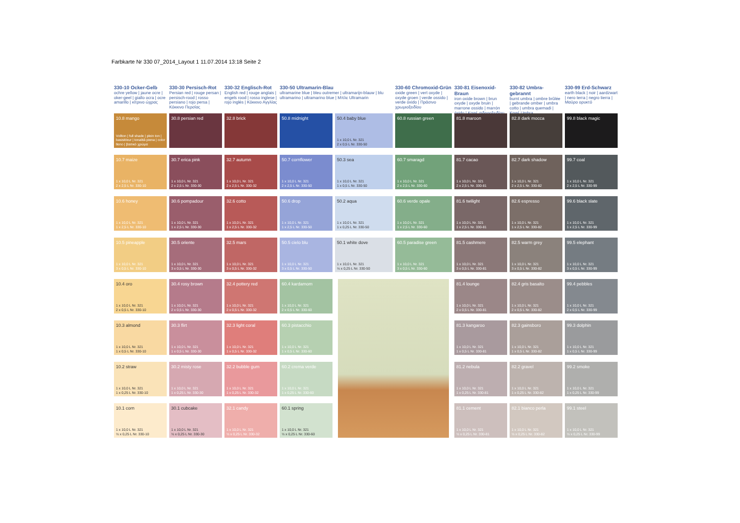Farbkarte Nr 330 07_2014_Layout 1 11.07.2014 13:18 Seite 2
330-10 Ocker-Gelb
ochre yellow | jaune ocre | oker-geel | giallo ocra | ocre amarillo | κίτρινο ώχρας
330-30 Persisch-Rot
Persian red | rouge persan | persisch-rood | rosso persiano | rojo persa | Κόκκινο Περσίας
330-32 Englisch-Rot
English red | rouge anglais | engels rood | rosso inglese | rojo inglés | Κόκκινο Αγγλίας
330-50 Ultramarin-Blau
ultramarine blue | bleu outremer | ultramarijn-blauw | blu ultramarino | ultramarino blue | Μπλε Ultramarin
330-60 Chromoxid-Grün
oxide green | vert oxyde | oxyde groen | verde ossido | verde óxido | Πράσινο χρωμιοξειδίου
330-81 Eisenoxid-Braun
iron oxide brown | brun oxyde | oxyde bruin | marrone ossido | marrón óxido | Καφέ σιδηροξειδίου
330-82 Umbra-gebrannt
burnt umbra | ombre brûlée | gebrande omber | umbra cotto | umbra quemadi | Καφέ Umbra
330-99 Erd-Schwarz
earth black | noir | aardzwart | nero terra | negro tierra | Μαύρο ορυκτό
10.8 mango
Vollton | full shade | plein ton | basiskleur | tonalità piena | color lleno | βασικό χρώμα
30.8 persian red
32.8 brick
50.8 midnight
50.4 baby blue
1 x 10,0 L Nr. 321
2 x 0,5 L Nr. 330-50
60.8 russian green
81.8 maroon
82.8 dark mocca
99.8 black magic
10.7 maize
1 x 10,0 L Nr. 321
2 x 2,5 L Nr. 330-10
30.7 erica pink
1 x 10,0 L Nr. 321
2 x 2,5 L Nr. 330-30
32.7 autumn
1 x 10,0 L Nr. 321
2 x 2,5 L Nr. 330-32
50.7 cornflower
1 x 10,0 L Nr. 321
2 x 2,5 L Nr. 330-50
50.3 sea
1 x 10,0 L Nr. 321
1 x 0,5 L Nr. 330-50
60.7 smaragd
1 x 10,0 L Nr. 321
2 x 2,5 L Nr. 330-60
81.7 cacao
1 x 10,0 L Nr. 321
2 x 2,5 L Nr. 330-81
82.7 dark shadow
1 x 10,0 L Nr. 321
2 x 2,5 L Nr. 330-82
99.7 coal
1 x 10,0 L Nr. 321
2 x 2,5 L Nr. 330-99
10.6 honey
1 x 10,0 L Nr. 321
1 x 2,5 L Nr. 330-10
30.6 pompadour
1 x 10,0 L Nr. 321
1 x 2,5 L Nr. 330-30
32.6 cotto
1 x 10,0 L Nr. 321
1 x 2,5 L Nr. 330-32
50.6 drop
1 x 10,0 L Nr. 321
1 x 2,5 L Nr. 330-50
50.2 aqua
1 x 10,0 L Nr. 321
1 x 0,25 L Nr. 330-50
60.6 verde opale
1 x 10,0 L Nr. 321
1 x 2,5 L Nr. 330-60
81.6 twilight
1 x 10,0 L Nr. 321
1 x 2,5 L Nr. 330-81
82.6 espresso
1 x 10,0 L Nr. 321
1 x 2,5 L Nr. 330-82
99.6 black slate
1 x 10,0 L Nr. 321
1 x 2,5 L Nr. 330-99
10.5 pineapple
1 x 10,0 L Nr. 321
3 x 0,5 L Nr. 330-10
30.5 oriente
1 x 10,0 L Nr. 321
3 x 0,5 L Nr. 330-30
32.5 mars
1 x 10,0 L Nr. 321
3 x 0,5 L Nr. 330-32
50.5 cielo blu
1 x 10,0 L Nr. 321
3 x 0,5 L Nr. 330-50
50.1 white dove
1 x 10,0 L Nr. 321
½ x 0,25 L Nr. 330-50
60.5 paradise green
1 x 10,0 L Nr. 321
3 x 0,5 L Nr. 330-60
81.5 cashmere
1 x 10,0 L Nr. 321
3 x 0,5 L Nr. 330-81
82.5 warm grey
1 x 10,0 L Nr. 321
3 x 0,5 L Nr. 330-82
99.5 elephant
1 x 10,0 L Nr. 321
3 x 0,5 L Nr. 330-99
10.4 oro
1 x 10,0 L Nr. 321
2 x 0,5 L Nr. 330-10
30.4 rosy brown
1 x 10,0 L Nr. 321
2 x 0,5 L Nr. 330-30
32.4 pottery red
1 x 10,0 L Nr. 321
2 x 0,5 L Nr. 330-32
60.4 kardamom
1 x 10,0 L Nr. 321
2 x 0,5 L Nr. 330-60
81.4 lounge
1 x 10,0 L Nr. 321
2 x 0,5 L Nr. 330-81
82.4 gris basalto
1 x 10,0 L Nr. 321
2 x 0,5 L Nr. 330-82
99.4 pebbles
1 x 10,0 L Nr. 321
2 x 0,5 L Nr. 330-99
10.3 almond
1 x 10,0 L Nr. 321
1 x 0,5 L Nr. 330-10
30.3 flirt
1 x 10,0 L Nr. 321
1 x 0,5 L Nr. 330-30
32.3 light coral
1 x 10,0 L Nr. 321
1 x 0,5 L Nr. 330-32
60.3 pistacchio
1 x 10,0 L Nr. 321
1 x 0,5 L Nr. 330-60
81.3 kangaroo
1 x 10,0 L Nr. 321
1 x 0,5 L Nr. 330-81
82.3 gainsboro
1 x 10,0 L Nr. 321
1 x 0,5 L Nr. 330-82
99.3 dolphin
1 x 10,0 L Nr. 321
1 x 0,5 L Nr. 330-99
10.2 straw
1 x 10,0 L Nr. 321
1 x 0,25 L Nr. 330-10
30.2 misty rose
1 x 10,0 L Nr. 321
1 x 0,25 L Nr. 330-30
32.2 bubble gum
1 x 10,0 L Nr. 321
1 x 0,25 L Nr. 330-32
60.2 crema verde
1 x 10,0 L Nr. 321
1 x 0,25 L Nr. 330-60
81.2 nebula
1 x 10,0 L Nr. 321
1 x 0,25 L Nr. 330-81
82.2 gravel
1 x 10,0 L Nr. 321
1 x 0,25 L Nr. 330-82
99.2 smoke
1 x 10,0 L Nr. 321
1 x 0,25 L Nr. 330-99
10.1 corn
1 x 10,0 L Nr. 321
½ x 0,25 L Nr. 330-10
30.1 cubcake
1 x 10,0 L Nr. 321
½ x 0,25 L Nr. 330-30
32.1 candy
1 x 10,0 L Nr. 321
½ x 0,25 L Nr. 330-32
60.1 spring
1 x 10,0 L Nr. 321
½ x 0,25 L Nr. 330-60
81.1 cement
1 x 10,0 L Nr. 321
½ x 0,25 L Nr. 330-81
82.1 bianco perla
1 x 10,0 L Nr. 321
½ x 0,25 L Nr. 330-82
99.1 steel
1 x 10,0 L Nr. 321
½ x 0,25 L Nr. 330-99